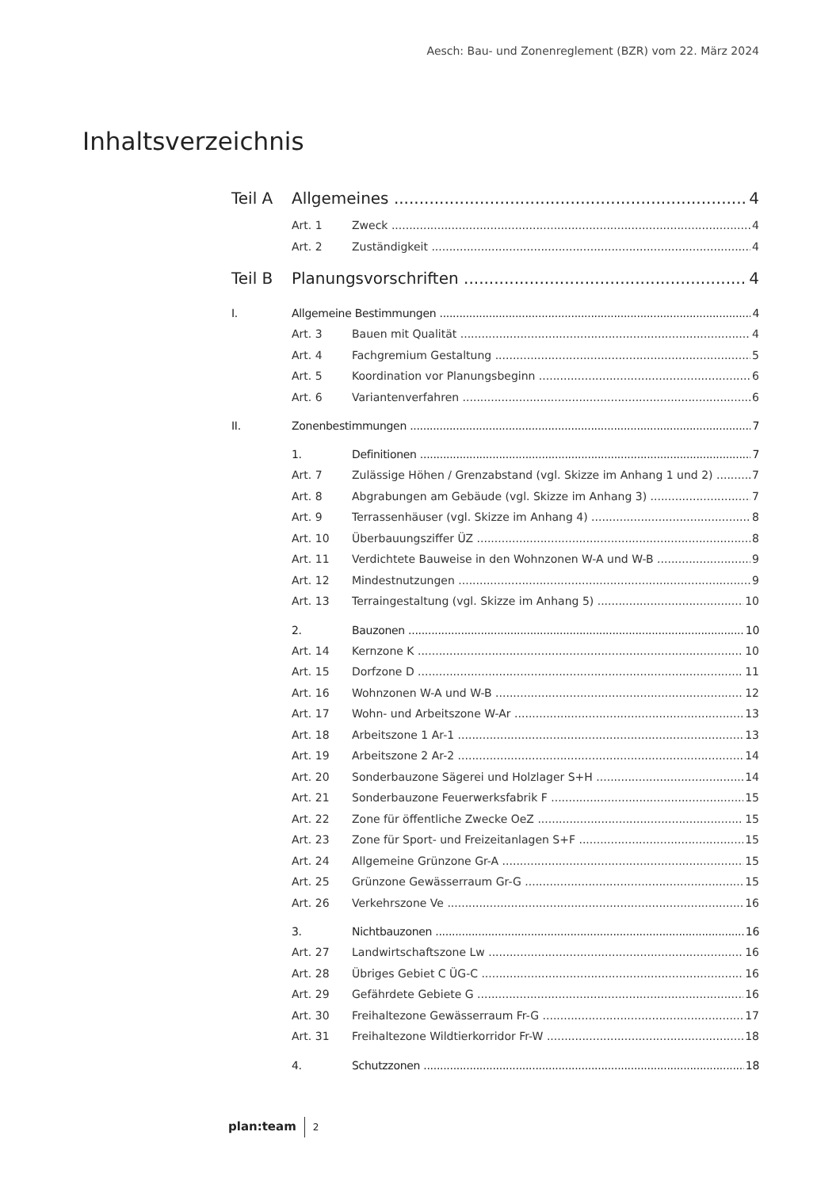Aesch: Bau- und Zonenreglement (BZR) vom 22. März 2024
Inhaltsverzeichnis
Teil A Allgemeines 4
Art. 1 Zweck 4
Art. 2 Zuständigkeit 4
Teil B Planungsvorschriften 4
I. Allgemeine Bestimmungen 4
Art. 3 Bauen mit Qualität 4
Art. 4 Fachgremium Gestaltung 5
Art. 5 Koordination vor Planungsbeginn 6
Art. 6 Variantenverfahren 6
II. Zonenbestimmungen 7
1. Definitionen 7
Art. 7 Zulässige Höhen / Grenzabstand (vgl. Skizze im Anhang 1 und 2) 7
Art. 8 Abgrabungen am Gebäude (vgl. Skizze im Anhang 3) 7
Art. 9 Terrassenhäuser (vgl. Skizze im Anhang 4) 8
Art. 10 Überbauungsziffer ÜZ 8
Art. 11 Verdichtete Bauweise in den Wohnzonen W-A und W-B 9
Art. 12 Mindestnutzungen 9
Art. 13 Terraingestaltung (vgl. Skizze im Anhang 5) 10
2. Bauzonen 10
Art. 14 Kernzone K 10
Art. 15 Dorfzone D 11
Art. 16 Wohnzonen W-A und W-B 12
Art. 17 Wohn- und Arbeitszone W-Ar 13
Art. 18 Arbeitszone 1 Ar-1 13
Art. 19 Arbeitszone 2 Ar-2 14
Art. 20 Sonderbauzone Sägerei und Holzlager S+H 14
Art. 21 Sonderbauzone Feuerwerksfabrik F 15
Art. 22 Zone für öffentliche Zwecke OeZ 15
Art. 23 Zone für Sport- und Freizeitanlagen S+F 15
Art. 24 Allgemeine Grünzone Gr-A 15
Art. 25 Grünzone Gewässerraum Gr-G 15
Art. 26 Verkehrszone Ve 16
3. Nichtbauzonen 16
Art. 27 Landwirtschaftszone Lw 16
Art. 28 Übriges Gebiet C ÜG-C 16
Art. 29 Gefährdete Gebiete G 16
Art. 30 Freihaltezone Gewässerraum Fr-G 17
Art. 31 Freihaltezone Wildtierkorridor Fr-W 18
4. Schutzzonen 18
plan:team 2